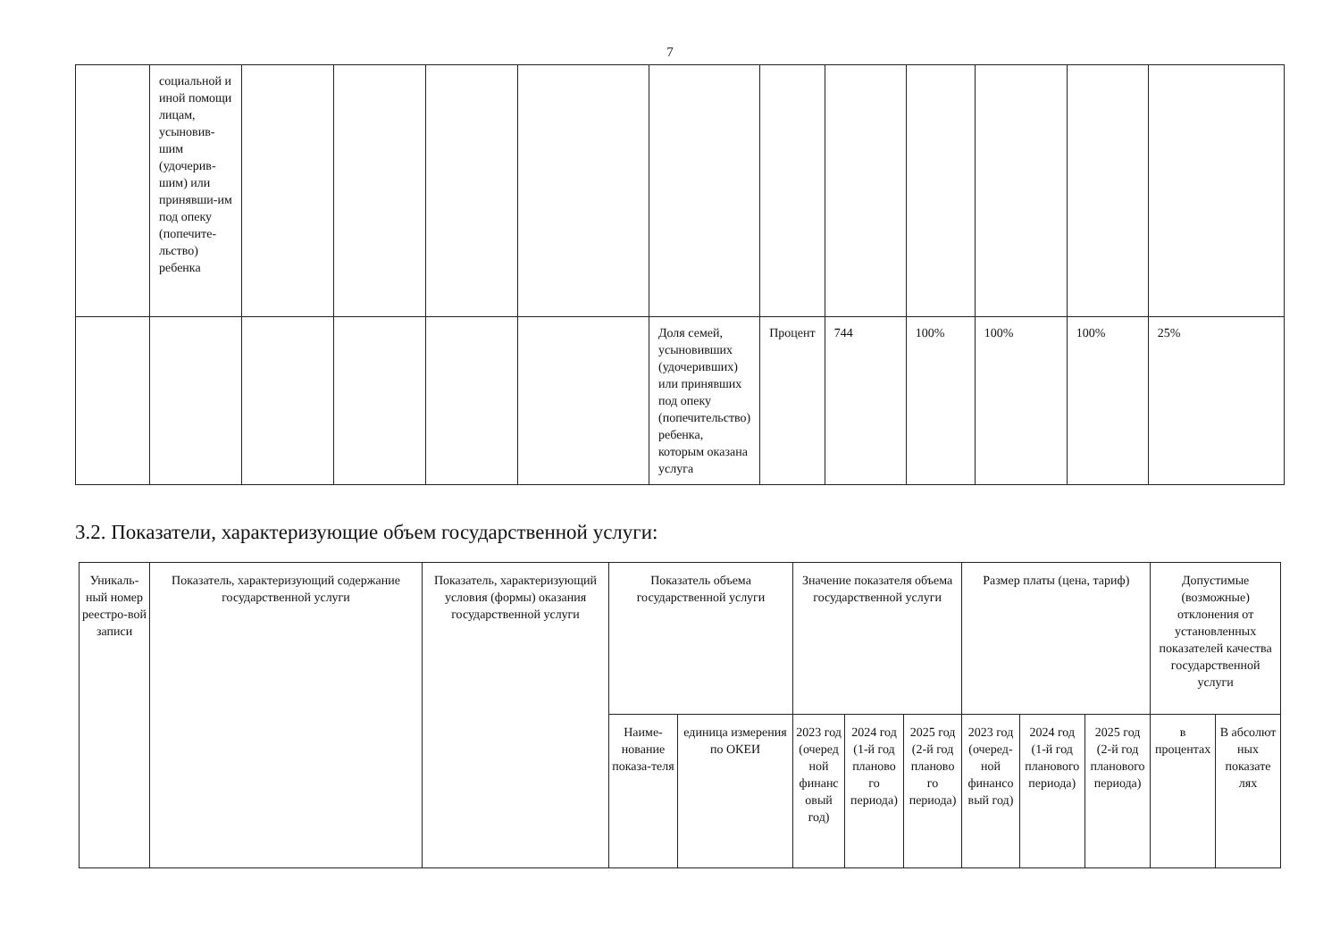7
| | социальной и иной помощи лицам, усыновив-шим (удочерив-шим) или принявши-им под опеку (попечите-льство) ребенка | | | | | | | | | | | |
| | | | | | | Доля семей, усыновивших (удочеривших) или принявших под опеку (попечительство) ребенка, которым оказана услуга | Процент | 744 | 100% | 100% | 100% | 25% |
3.2. Показатели, характеризующие объем государственной услуги:
| Уникаль-ный номер реестро-вой записи | Показатель, характеризующий содержание государственной услуги | Показатель, характеризующий условия (формы) оказания государственной услуги | Показатель объема государственной услуги | | Значение показателя объема государственной услуги | | | Размер платы (цена, тариф) | | | Допустимые (возможные) отклонения от установленных показателей качества государственной услуги | |
| --- | --- | --- | --- | --- | --- | --- | --- | --- | --- | --- | --- | --- |
| | | | Наиме-нование показа-теля | единица измерения по ОКЕИ | 2023 год (очеред ной финанс овый год) | 2024 год (1-й год планово го периода) | 2025 год (2-й год планово го периода) | 2023 год (очеред-ной финансо вый год) | 2024 год (1-й год планового периода) | 2025 год (2-й год планового периода) | в процентах | В абсолют ных показате лях |